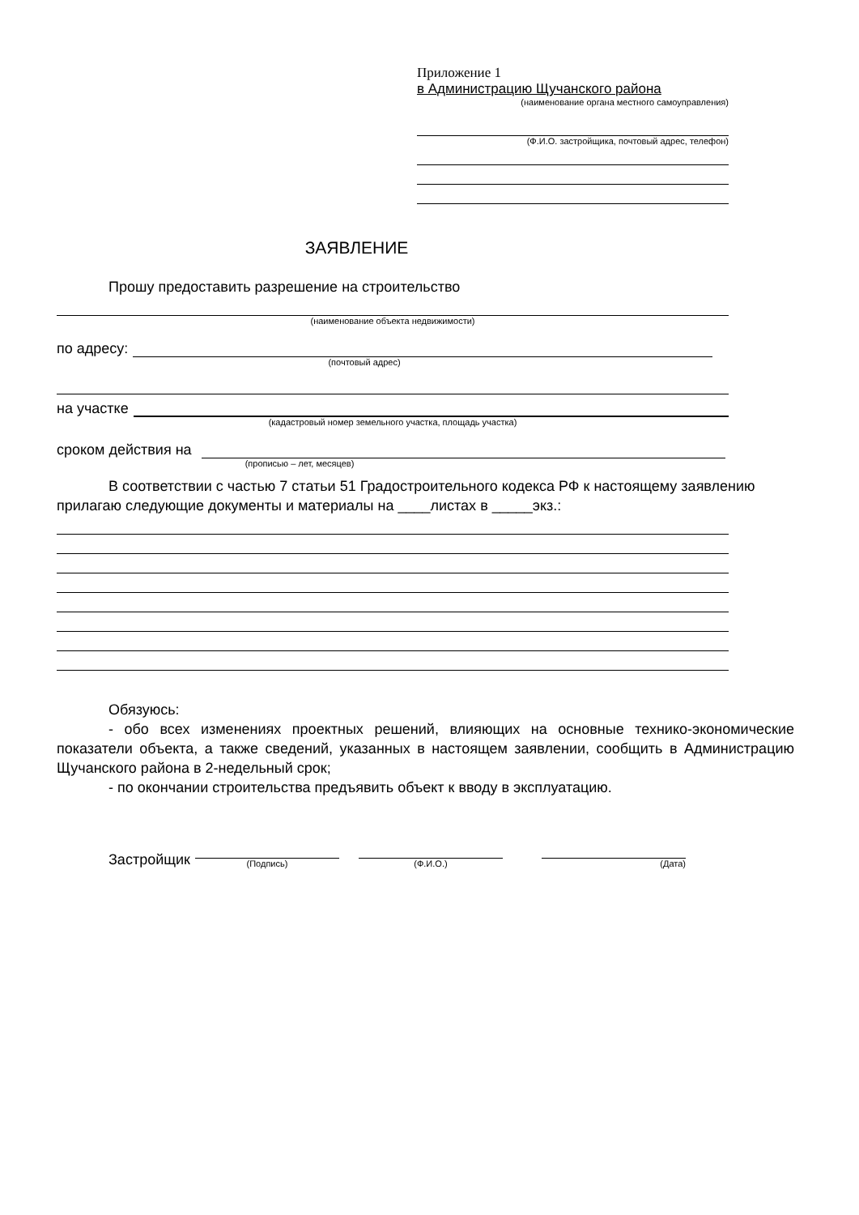Приложение 1
в Администрацию Щучанского района
(наименование органа местного самоуправления)
(Ф.И.О. застройщика, почтовый адрес, телефон)
ЗАЯВЛЕНИЕ
Прошу предоставить разрешение на строительство
(наименование объекта недвижимости)
по адресу:
(почтовый адрес)
на участке
(кадастровый номер земельного участка, площадь участка)
сроком действия на
(прописью – лет, месяцев)
В соответствии с частью 7 статьи 51 Градостроительного кодекса РФ к настоящему заявлению прилагаю следующие документы и материалы на ____листах в _____экз.:
Обязуюсь:
- обо всех изменениях проектных решений, влияющих на основные технико-экономические показатели объекта, а также сведений, указанных в настоящем заявлении, сообщить в Администрацию Щучанского района в 2-недельный срок;
- по окончании строительства предъявить объект к вводу в эксплуатацию.
Застройщик
(Подпись)
(Ф.И.О.)
(Дата)